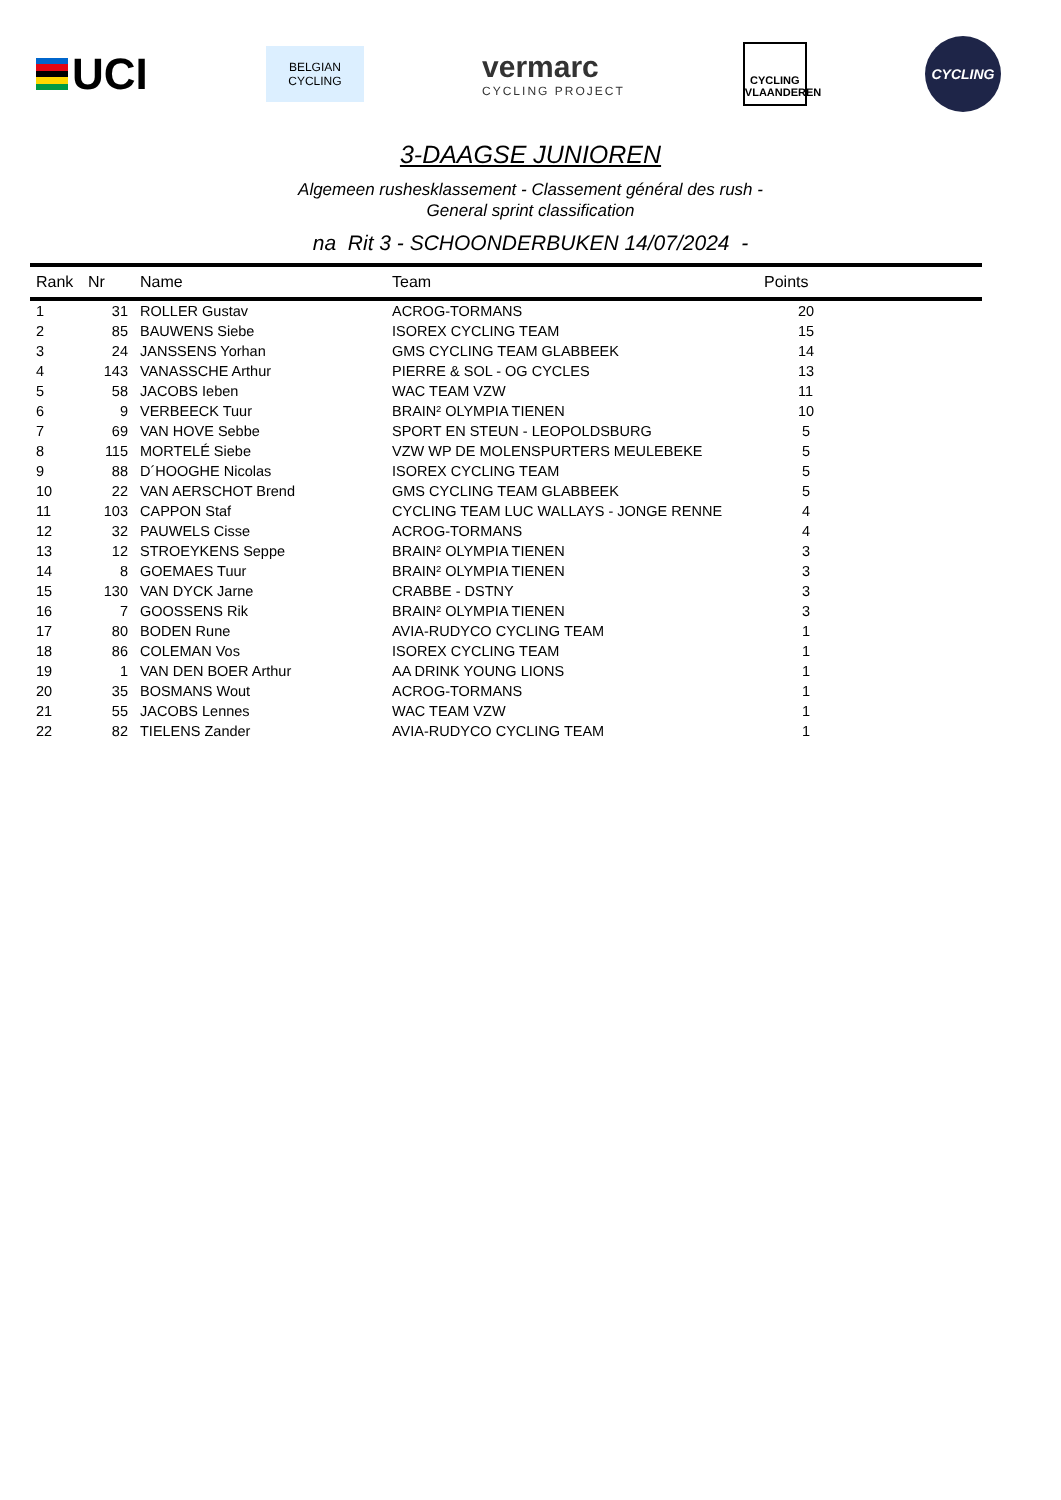UCI
BELGIAN
CYCLING
vermarc
CYCLING PROJECT
CYCLING
VLAANDEREN
CYCLING
3-DAAGSE JUNIOREN
Algemeen rushesklassement - Classement général des rush -
General sprint classification
na Rit 3 - SCHOONDERBUKEN 14/07/2024 -
| Rank | Nr | Name | Team | Points |
| --- | --- | --- | --- | --- |
| 1 | 31 | ROLLER Gustav | ACROG-TORMANS | 20 |
| 2 | 85 | BAUWENS Siebe | ISOREX CYCLING TEAM | 15 |
| 3 | 24 | JANSSENS Yorhan | GMS CYCLING TEAM GLABBEEK | 14 |
| 4 | 143 | VANASSCHE Arthur | PIERRE & SOL - OG CYCLES | 13 |
| 5 | 58 | JACOBS Ieben | WAC TEAM VZW | 11 |
| 6 | 9 | VERBEECK Tuur | BRAIN² OLYMPIA TIENEN | 10 |
| 7 | 69 | VAN HOVE Sebbe | SPORT EN STEUN - LEOPOLDSBURG | 5 |
| 8 | 115 | MORTELÉ Siebe | VZW WP DE MOLENSPURTERS MEULEBEKE | 5 |
| 9 | 88 | D´HOOGHE Nicolas | ISOREX CYCLING TEAM | 5 |
| 10 | 22 | VAN AERSCHOT Brend | GMS CYCLING TEAM GLABBEEK | 5 |
| 11 | 103 | CAPPON Staf | CYCLING TEAM LUC WALLAYS - JONGE RENNE | 4 |
| 12 | 32 | PAUWELS Cisse | ACROG-TORMANS | 4 |
| 13 | 12 | STROEYKENS Seppe | BRAIN² OLYMPIA TIENEN | 3 |
| 14 | 8 | GOEMAES Tuur | BRAIN² OLYMPIA TIENEN | 3 |
| 15 | 130 | VAN DYCK Jarne | CRABBE - DSTNY | 3 |
| 16 | 7 | GOOSSENS Rik | BRAIN² OLYMPIA TIENEN | 3 |
| 17 | 80 | BODEN Rune | AVIA-RUDYCO CYCLING TEAM | 1 |
| 18 | 86 | COLEMAN Vos | ISOREX CYCLING TEAM | 1 |
| 19 | 1 | VAN DEN BOER Arthur | AA DRINK YOUNG LIONS | 1 |
| 20 | 35 | BOSMANS Wout | ACROG-TORMANS | 1 |
| 21 | 55 | JACOBS Lennes | WAC TEAM VZW | 1 |
| 22 | 82 | TIELENS Zander | AVIA-RUDYCO CYCLING TEAM | 1 |